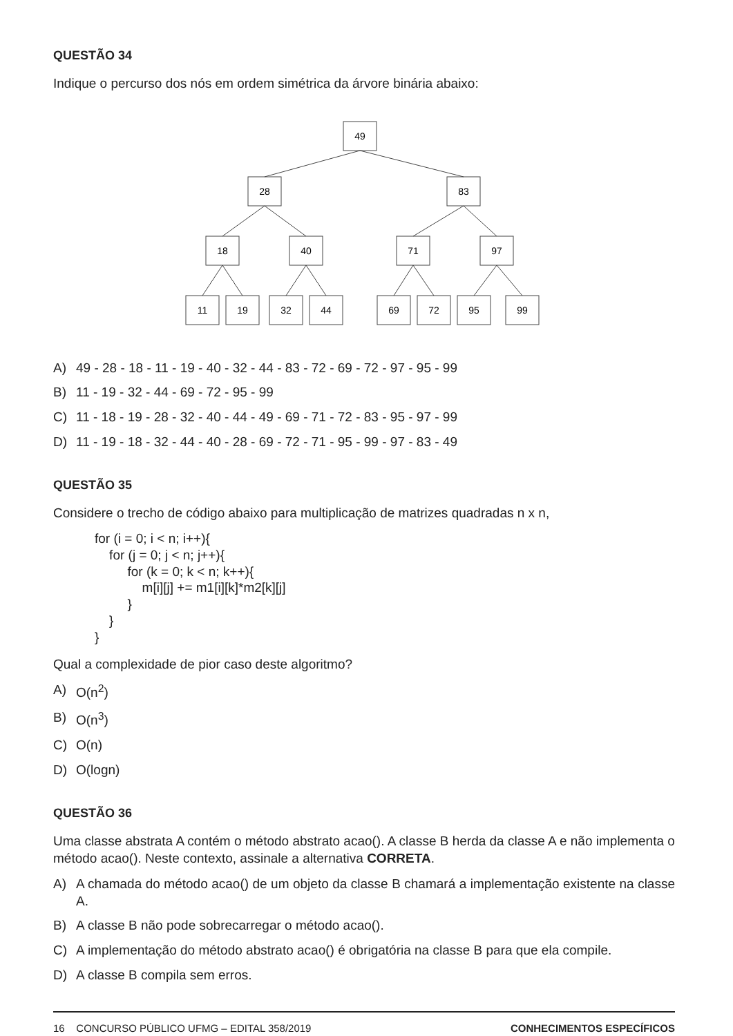QUESTÃO 34
Indique o percurso dos nós em ordem simétrica da árvore binária abaixo:
49
28
83
18
40
71
97
11
19
32
44
69
72
95
99
A) 49 - 28 - 18 - 11 - 19 - 40 - 32 - 44 - 83 - 72 - 69 - 72 - 97 - 95 - 99
B) 11 - 19 - 32 - 44 - 69 - 72 - 95 - 99
C) 11 - 18 - 19 - 28 - 32 - 40 - 44 - 49 - 69 - 71 - 72 - 83 - 95 - 97 - 99
D) 11 - 19 - 18 - 32 - 44 - 40 - 28 - 69 - 72 - 71 - 95 - 99 - 97 - 83 - 49
QUESTÃO 35
Considere o trecho de código abaixo para multiplicação de matrizes quadradas n x n,
for (i = 0; i < n; i++){
    for (j = 0; j < n; j++){
         for (k = 0; k < n; k++){
             m[i][j] += m1[i][k]*m2[k][j]
         }
    }
}
Qual a complexidade de pior caso deste algoritmo?
A) O(n<sup>2</sup>)
B) O(n<sup>3</sup>)
C) O(n)
D) O(logn)
QUESTÃO 36
Uma classe abstrata A contém o método abstrato acao(). A classe B herda da classe A e não implementa o método acao(). Neste contexto, assinale a alternativa CORRETA.
A) A chamada do método acao() de um objeto da classe B chamará a implementação existente na classe A.
B) A classe B não pode sobrecarregar o método acao().
C) A implementação do método abstrato acao() é obrigatória na classe B para que ela compile.
D) A classe B compila sem erros.
16 CONCURSO PÚBLICO UFMG – EDITAL 358/2019 CONHECIMENTOS ESPECÍFICOS